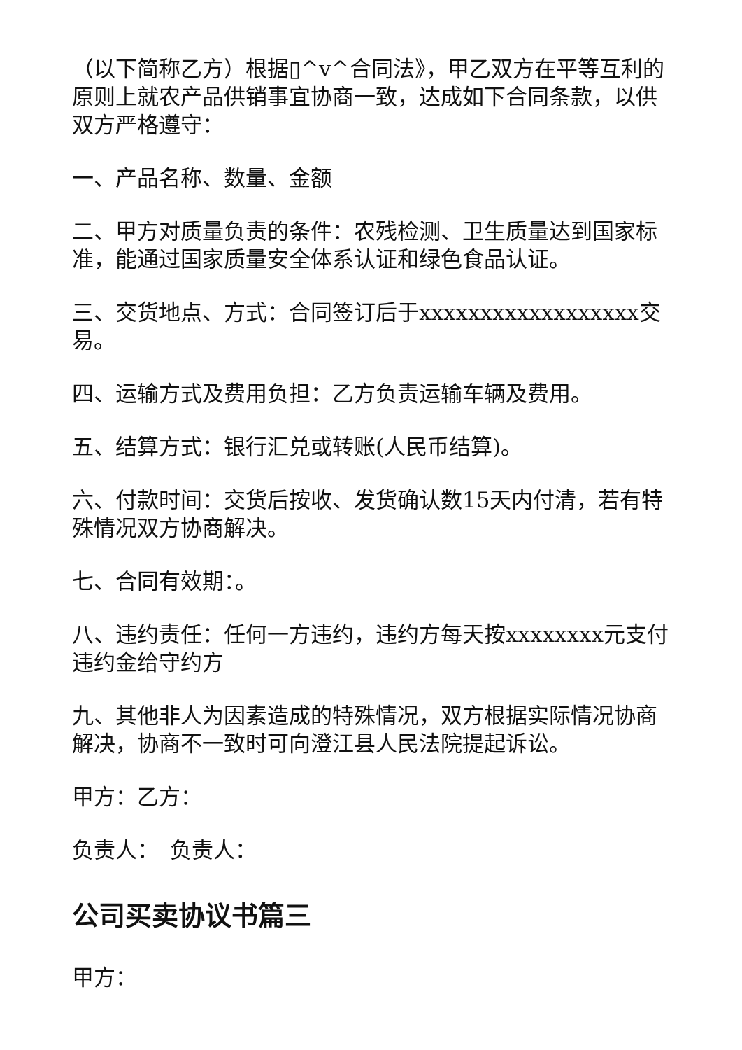（以下简称乙方）根据▯^v^合同法》，甲乙双方在平等互利的原则上就农产品供销事宜协商一致，达成如下合同条款，以供双方严格遵守：
一、产品名称、数量、金额
二、甲方对质量负责的条件：农残检测、卫生质量达到国家标准，能通过国家质量安全体系认证和绿色食品认证。
三、交货地点、方式：合同签订后于xxxxxxxxxxxxxxxxxx交易。
四、运输方式及费用负担：乙方负责运输车辆及费用。
五、结算方式：银行汇兑或转账(人民币结算)。
六、付款时间：交货后按收、发货确认数15天内付清，若有特殊情况双方协商解决。
七、合同有效期：。
八、违约责任：任何一方违约，违约方每天按xxxxxxxx元支付违约金给守约方
九、其他非人为因素造成的特殊情况，双方根据实际情况协商解决，协商不一致时可向澄江县人民法院提起诉讼。
甲方：乙方：
负责人：　负责人：
公司买卖协议书篇三
甲方：